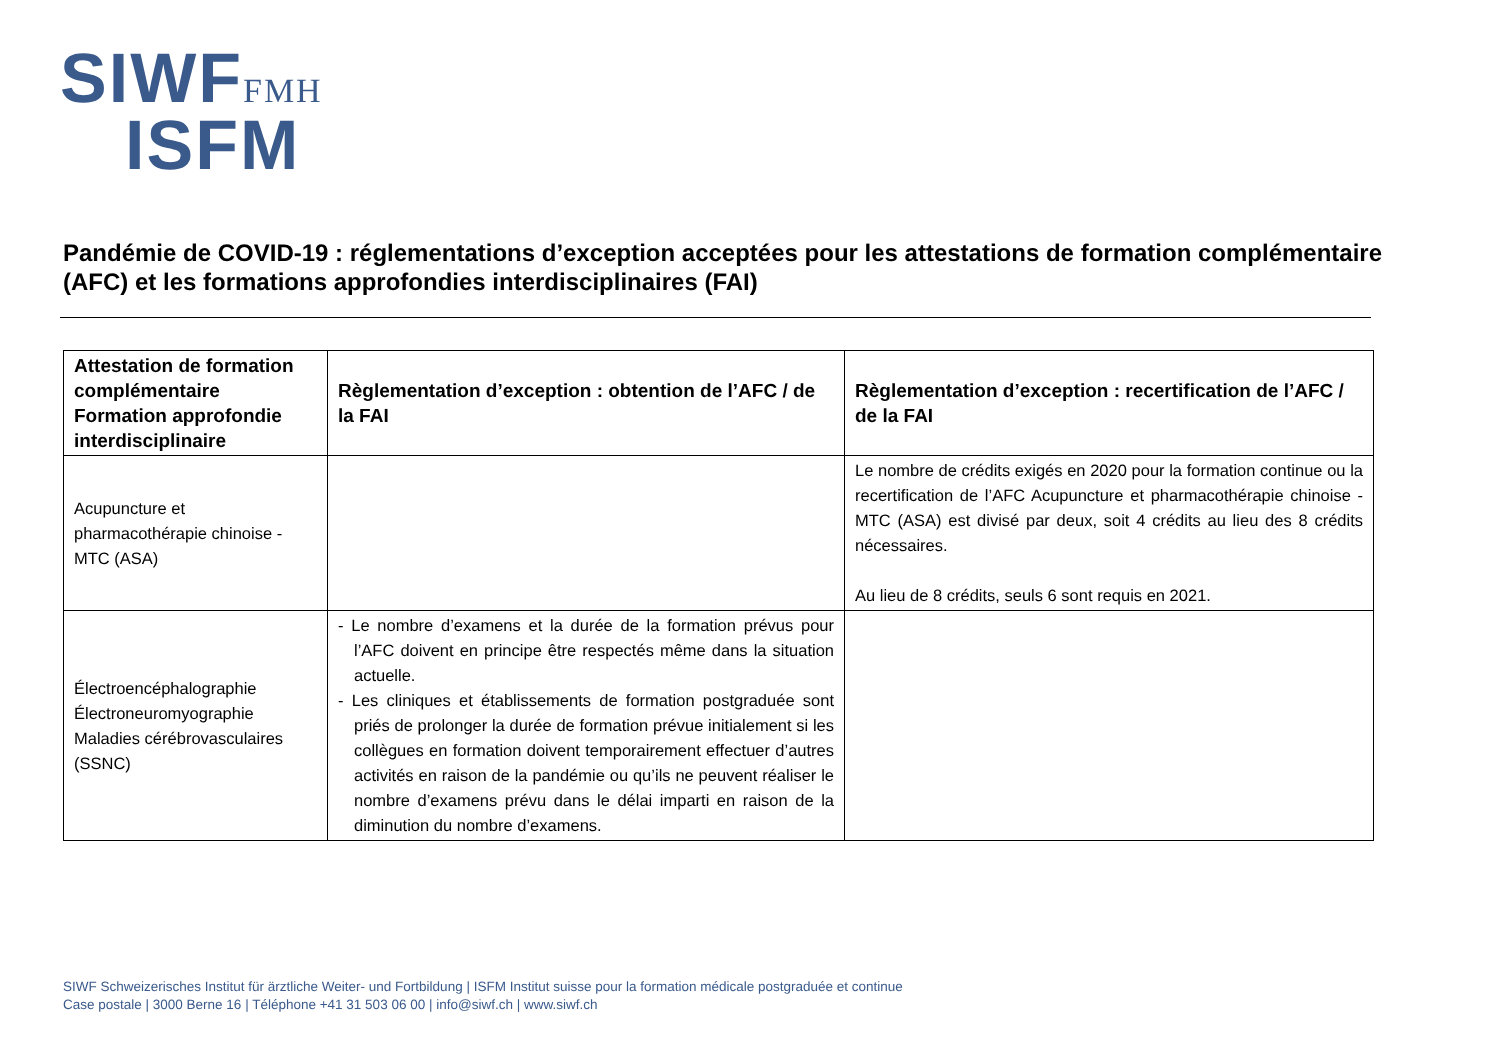SIWFFMH
ISFM
Pandémie de COVID-19 : réglementations d’exception acceptées pour les attestations de formation complémentaire (AFC) et les formations approfondies interdisciplinaires (FAI)
| Attestation de formation complémentaire Formation approfondie interdisciplinaire | Règlementation d’exception : obtention de l’AFC / de la FAI | Règlementation d’exception : recertification de l’AFC / de la FAI |
| --- | --- | --- |
| Acupuncture et pharmacothérapie chinoise - MTC (ASA) | | Le nombre de crédits exigés en 2020 pour la formation continue ou la recertification de l’AFC Acupuncture et pharmacothérapie chinoise - MTC (ASA) est divisé par deux, soit 4 crédits au lieu des 8 crédits nécessaires. Au lieu de 8 crédits, seuls 6 sont requis en 2021. |
| Électroencéphalographie Électroneuromyographie Maladies cérébrovasculaires (SSNC) | - Le nombre d’examens et la durée de la formation prévus pour l’AFC doivent en principe être respectés même dans la situation actuelle. - Les cliniques et établissements de formation postgraduée sont priés de prolonger la durée de formation prévue initialement si les collègues en formation doivent temporairement effectuer d’autres activités en raison de la pandémie ou qu’ils ne peuvent réaliser le nombre d’examens prévu dans le délai imparti en raison de la diminution du nombre d’examens. | |
SIWF Schweizerisches Institut für ärztliche Weiter- und Fortbildung | ISFM Institut suisse pour la formation médicale postgraduée et continue
Case postale | 3000 Berne 16 | Téléphone +41 31 503 06 00 | info@siwf.ch | www.siwf.ch